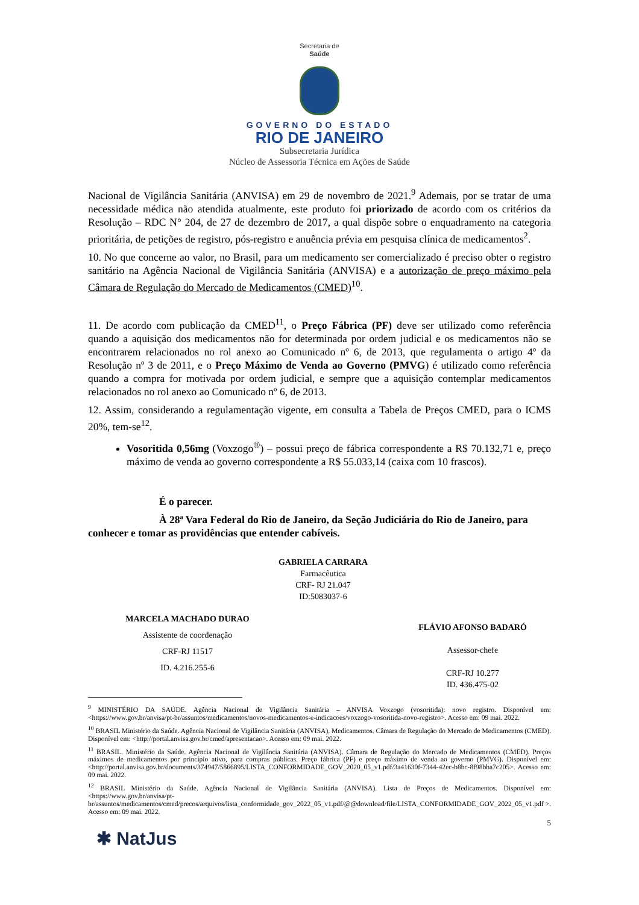Secretaria de
Saúde
GOVERNO DO ESTADO
RIO DE JANEIRO
Subsecretaria Jurídica
Núcleo de Assessoria Técnica em Ações de Saúde
Nacional de Vigilância Sanitária (ANVISA) em 29 de novembro de 2021.<sup>9</sup> Ademais, por se tratar de uma necessidade médica não atendida atualmente, este produto foi priorizado de acordo com os critérios da Resolução – RDC N° 204, de 27 de dezembro de 2017, a qual dispõe sobre o enquadramento na categoria prioritária, de petições de registro, pós-registro e anuência prévia em pesquisa clínica de medicamentos<sup>2</sup>.
10. No que concerne ao valor, no Brasil, para um medicamento ser comercializado é preciso obter o registro sanitário na Agência Nacional de Vigilância Sanitária (ANVISA) e a autorização de preço máximo pela Câmara de Regulação do Mercado de Medicamentos (CMED)<sup>10</sup>.
11. De acordo com publicação da CMED<sup>11</sup>, o Preço Fábrica (PF) deve ser utilizado como referência quando a aquisição dos medicamentos não for determinada por ordem judicial e os medicamentos não se encontrarem relacionados no rol anexo ao Comunicado nº 6, de 2013, que regulamenta o artigo 4º da Resolução nº 3 de 2011, e o Preço Máximo de Venda ao Governo (PMVG) é utilizado como referência quando a compra for motivada por ordem judicial, e sempre que a aquisição contemplar medicamentos relacionados no rol anexo ao Comunicado nº 6, de 2013.
12. Assim, considerando a regulamentação vigente, em consulta a Tabela de Preços CMED, para o ICMS 20%, tem-se<sup>12</sup>.
Vosoritida 0,56mg (Voxzogo<sup>®</sup>) – possui preço de fábrica correspondente a R$ 70.132,71 e, preço máximo de venda ao governo correspondente a R$ 55.033,14 (caixa com 10 frascos).
É o parecer.
À 28ª Vara Federal do Rio de Janeiro, da Seção Judiciária do Rio de Janeiro, para conhecer e tomar as providências que entender cabíveis.
GABRIELA CARRARA
Farmacêutica
CRF- RJ 21.047
ID:5083037-6
MARCELA MACHADO DURAO
Assistente de coordenação
CRF-RJ 11517
ID. 4.216.255-6
FLÁVIO AFONSO BADARÓ
Assessor-chefe
CRF-RJ 10.277
ID. 436.475-02
<sup>9</sup> MINISTÉRIO DA SAÚDE. Agência Nacional de Vigilância Sanitária – ANVISA Voxzogo (vosoritida): novo registro. Disponível em: <https://www.gov.br/anvisa/pt-br/assuntos/medicamentos/novos-medicamentos-e-indicacoes/voxzogo-vosoritida-novo-registro>. Acesso em: 09 mai. 2022.
<sup>10</sup> BRASIL Ministério da Saúde. Agência Nacional de Vigilância Sanitária (ANVISA). Medicamentos. Câmara de Regulação do Mercado de Medicamentos (CMED). Disponível em: <http://portal.anvisa.gov.br/cmed/apresentacao>. Acesso em: 09 mai. 2022.
<sup>11</sup> BRASIL. Ministério da Saúde. Agência Nacional de Vigilância Sanitária (ANVISA). Câmara de Regulação do Mercado de Medicamentos (CMED). Preços máximos de medicamentos por princípio ativo, para compras públicas. Preço fábrica (PF) e preço máximo de venda ao governo (PMVG). Disponível em: <http://portal.anvisa.gov.br/documents/374947/5866895/LISTA_CONFORMIDADE_GOV_2020_05_v1.pdf/3a41630f-7344-42ec-b8bc-8f98bba7c205>. Acesso em: 09 mai. 2022.
<sup>12</sup> BRASIL Ministério da Saúde. Agência Nacional de Vigilância Sanitária (ANVISA). Lista de Preços de Medicamentos. Disponível em: <https://www.gov.br/anvisa/pt-br/assuntos/medicamentos/cmed/precos/arquivos/lista_conformidade_gov_2022_05_v1.pdf/@@download/file/LISTA_CONFORMIDADE_GOV_2022_05_v1.pdf >. Acesso em: 09 mai. 2022.
5
✱ NatJus